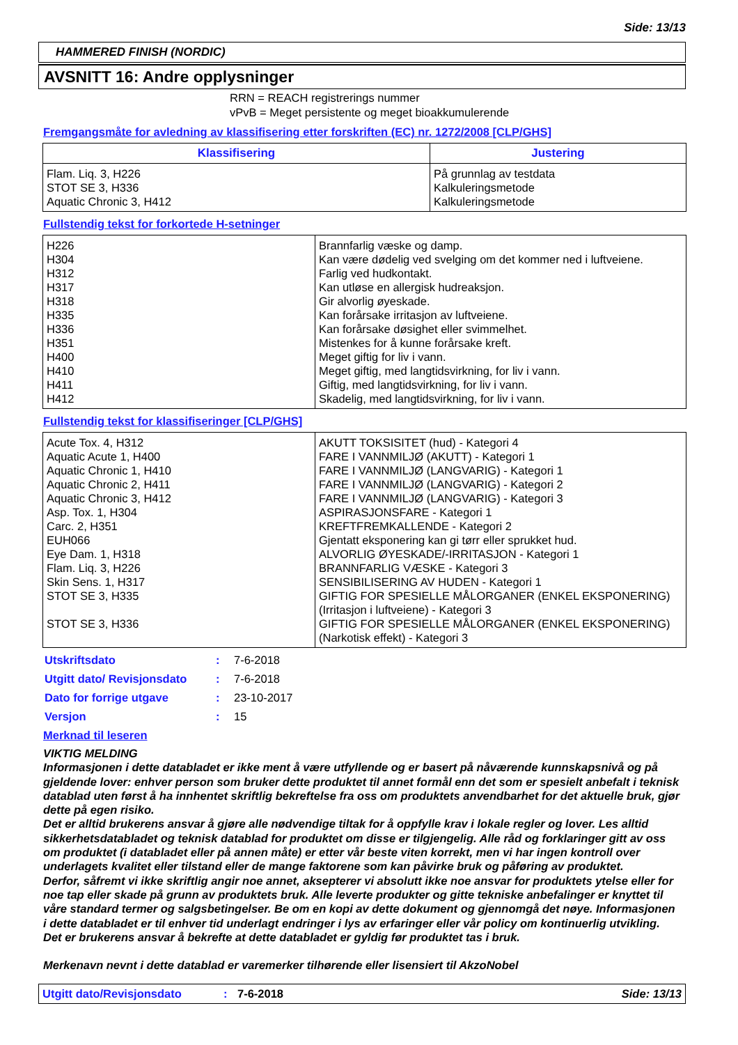Side: 13/13
HAMMERED FINISH (NORDIC)
AVSNITT 16: Andre opplysninger
RRN = REACH registrerings nummer
vPvB = Meget persistente og meget bioakkumulerende
Fremgangsmåte for avledning av klassifisering etter forskriften (EC) nr. 1272/2008 [CLP/GHS]
| Klassifisering | Justering |
| --- | --- |
| Flam. Liq. 3, H226 STOT SE 3, H336 Aquatic Chronic 3, H412 | På grunnlag av testdata Kalkuleringsmetode Kalkuleringsmetode |
Fullstendig tekst for forkortede H-setninger
| H226 H304 H312 H317 H318 H335 H336 H351 H400 H410 H411 H412 | Brannfarlig væske og damp. Kan være dødelig ved svelging om det kommer ned i luftveiene. Farlig ved hudkontakt. Kan utløse en allergisk hudreaksjon. Gir alvorlig øyeskade. Kan forårsake irritasjon av luftveiene. Kan forårsake døsighet eller svimmelhet. Mistenkes for å kunne forårsake kreft. Meget giftig for liv i vann. Meget giftig, med langtidsvirkning, for liv i vann. Giftig, med langtidsvirkning, for liv i vann. Skadelig, med langtidsvirkning, for liv i vann. |
Fullstendig tekst for klassifiseringer [CLP/GHS]
| Acute Tox. 4, H312 Aquatic Acute 1, H400 Aquatic Chronic 1, H410 Aquatic Chronic 2, H411 Aquatic Chronic 3, H412 Asp. Tox. 1, H304 Carc. 2, H351 EUH066 Eye Dam. 1, H318 Flam. Liq. 3, H226 Skin Sens. 1, H317 STOT SE 3, H335 STOT SE 3, H336 | AKUTT TOKSISITET (hud) - Kategori 4 FARE I VANNMILJØ (AKUTT) - Kategori 1 FARE I VANNMILJØ (LANGVARIG) - Kategori 1 FARE I VANNMILJØ (LANGVARIG) - Kategori 2 FARE I VANNMILJØ (LANGVARIG) - Kategori 3 ASPIRASJONSFARE - Kategori 1 KREFTFREMKALLENDE - Kategori 2 Gjentatt eksponering kan gi tørr eller sprukket hud. ALVORLIG ØYESKADE/-IRRITASJON - Kategori 1 BRANNFARLIG VÆSKE - Kategori 3 SENSIBILISERING AV HUDEN - Kategori 1 GIFTIG FOR SPESIELLE MÅLORGANER (ENKEL EKSPONERING) (Irritasjon i luftveiene) - Kategori 3 GIFTIG FOR SPESIELLE MÅLORGANER (ENKEL EKSPONERING) (Narkotisk effekt) - Kategori 3 |
| Utskriftsdato | : | 7-6-2018 |
| Utgitt dato/ Revisjonsdato | : | 7-6-2018 |
| Dato for forrige utgave | : | 23-10-2017 |
| Versjon | : | 15 |
Merknad til leseren
VIKTIG MELDING
Informasjonen i dette databladet er ikke ment å være utfyllende og er basert på nåværende kunnskapsnivå og på gjeldende lover: enhver person som bruker dette produktet til annet formål enn det som er spesielt anbefalt i teknisk datablad uten først å ha innhentet skriftlig bekreftelse fra oss om produktets anvendbarhet for det aktuelle bruk, gjør dette på egen risiko.
Det er alltid brukerens ansvar å gjøre alle nødvendige tiltak for å oppfylle krav i lokale regler og lover. Les alltid sikkerhetsdatabladet og teknisk datablad for produktet om disse er tilgjengelig. Alle råd og forklaringer gitt av oss om produktet (i databladet eller på annen måte) er etter vår beste viten korrekt, men vi har ingen kontroll over underlagets kvalitet eller tilstand eller de mange faktorene som kan påvirke bruk og påføring av produktet.
Derfor, såfremt vi ikke skriftlig angir noe annet, aksepterer vi absolutt ikke noe ansvar for produktets ytelse eller for noe tap eller skade på grunn av produktets bruk. Alle leverte produkter og gitte tekniske anbefalinger er knyttet til våre standard termer og salgsbetingelser. Be om en kopi av dette dokument og gjennomgå det nøye. Informasjonen i dette databladet er til enhver tid underlagt endringer i lys av erfaringer eller vår policy om kontinuerlig utvikling. Det er brukerens ansvar å bekrefte at dette databladet er gyldig før produktet tas i bruk.
Merkenavn nevnt i dette datablad er varemerker tilhørende eller lisensiert til AkzoNobel
Utgitt dato/Revisjonsdato: 7-6-2018 Side: 13/13